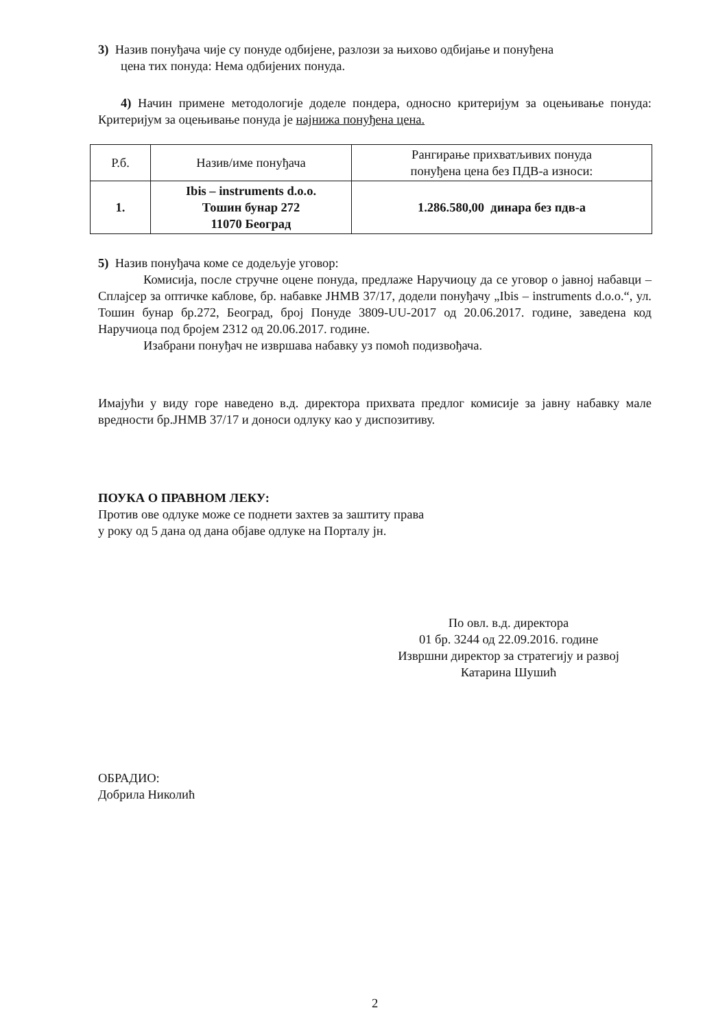3) Назив понуђача чије су понуде одбијене, разлози за њихово одбијање и понуђена
цена тих понуда: Нема одбијених понуда.
4) Начин примене методологије доделе пондера, односно критеријум за оцењивање понуда: Критеријум за оцењивање понуда је најнижа понуђена цена.
| Р.б. | Назив/име понуђача | Рангирање прихватљивих понуда понуђена цена без ПДВ-а износи: |
| --- | --- | --- |
| 1. | Ibis – instruments d.o.o. Тошин бунар 272 11070 Београд | 1.286.580,00 динара без пдв-а |
5) Назив понуђача коме се додељује уговор:
Комисија, после стручне оцене понуда, предлаже Наручиоцу да се уговор о јавној набавци – Сплајсер за оптичке каблове, бр. набавке ЈНМВ 37/17, додели понуђачу „Ibis – instruments d.o.o.“, ул. Тошин бунар бр.272, Београд, број Понуде 3809-UU-2017 од 20.06.2017. године, заведена код Наручиоца под бројем 2312 од 20.06.2017. године.
Изабрани понуђач не извршава набавку уз помоћ подизвођача.
Имајући у виду горе наведено в.д. директора прихвата предлог комисије за јавну набавку мале вредности бр.ЈНМВ 37/17 и доноси одлуку као у диспозитиву.
ПОУКА О ПРАВНОМ ЛЕКУ:
Против ове одлуке може се поднети захтев за заштиту права
у року од 5 дана од дана објаве одлуке на Порталу јн.
По овл. в.д. директора
01 бр. 3244 од 22.09.2016. године
Извршни директор за стратегију и развој
Катарина Шушић
ОБРАДИО:
Добрила Николић
2